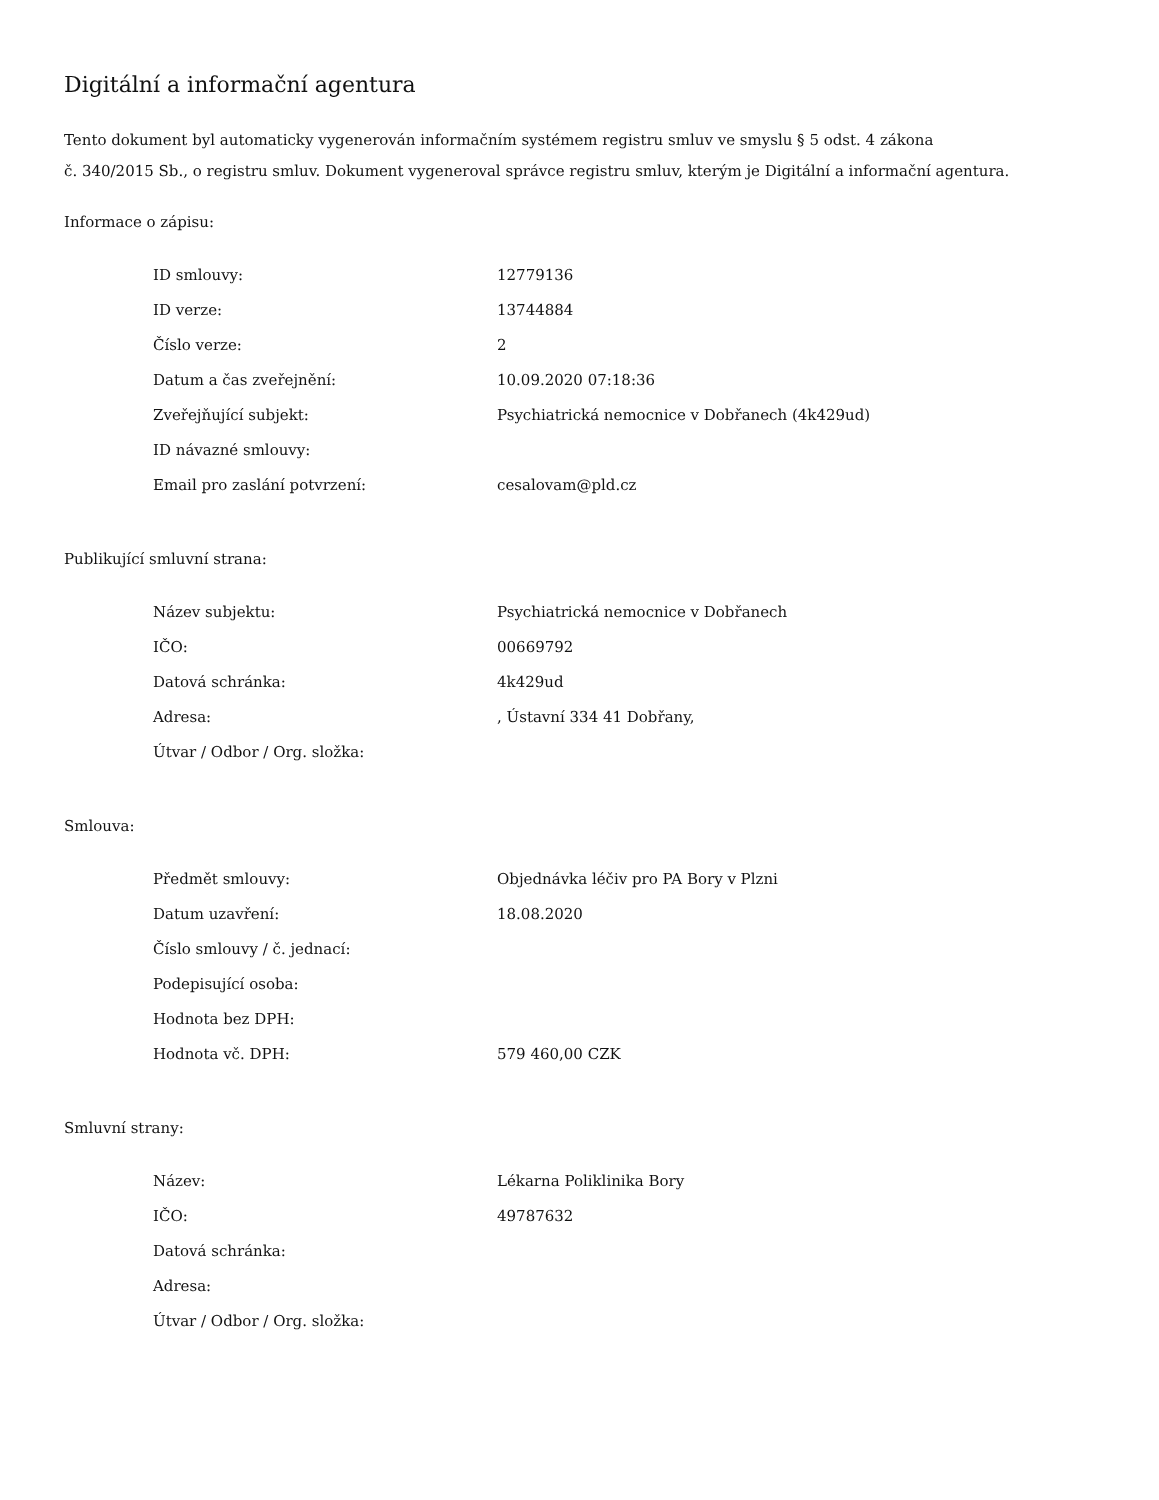Digitální a informační agentura
Tento dokument byl automaticky vygenerován informačním systémem registru smluv ve smyslu § 5 odst. 4 zákona
č. 340/2015 Sb., o registru smluv. Dokument vygeneroval správce registru smluv, kterým je Digitální a informační agentura.
Informace o zápisu:
| ID smlouvy: | 12779136 |
| ID verze: | 13744884 |
| Číslo verze: | 2 |
| Datum a čas zveřejnění: | 10.09.2020 07:18:36 |
| Zveřejňující subjekt: | Psychiatrická nemocnice v Dobřanech (4k429ud) |
| ID návazné smlouvy: | |
| Email pro zaslání potvrzení: | cesalovam@pld.cz |
Publikující smluvní strana:
| Název subjektu: | Psychiatrická nemocnice v Dobřanech |
| IČO: | 00669792 |
| Datová schránka: | 4k429ud |
| Adresa: | , Ústavní 334 41 Dobřany, |
| Útvar / Odbor / Org. složka: | |
Smlouva:
| Předmět smlouvy: | Objednávka léčiv pro PA Bory v Plzni |
| Datum uzavření: | 18.08.2020 |
| Číslo smlouvy / č. jednací: | |
| Podepisující osoba: | |
| Hodnota bez DPH: | |
| Hodnota vč. DPH: | 579 460,00 CZK |
Smluvní strany:
| Název: | Lékarna Poliklinika Bory |
| IČO: | 49787632 |
| Datová schránka: | |
| Adresa: | |
| Útvar / Odbor / Org. složka: | |